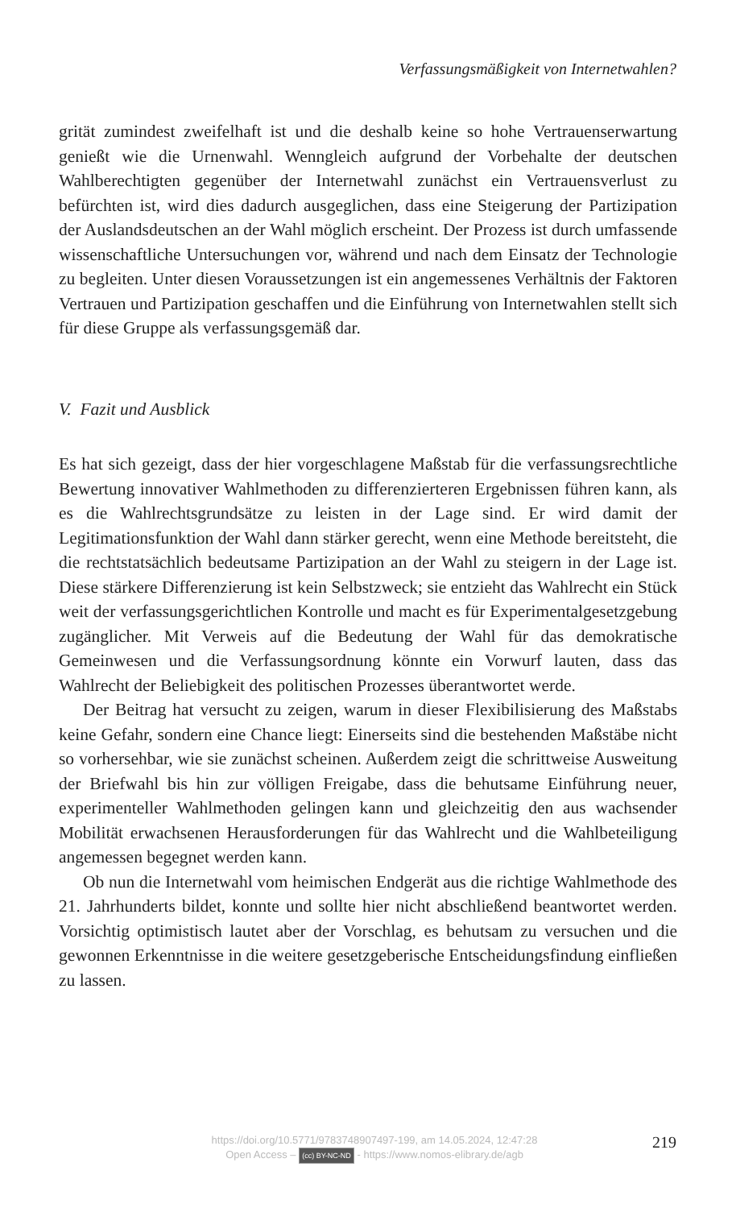Verfassungsmäßigkeit von Internetwahlen?
grität zumindest zweifelhaft ist und die deshalb keine so hohe Vertrauens­erwartung genießt wie die Urnenwahl. Wenngleich aufgrund der Vorbe­halte der deutschen Wahlberechtigten gegenüber der Internetwahl zu­nächst ein Vertrauensverlust zu befürchten ist, wird dies dadurch ausgegli­chen, dass eine Steigerung der Partizipation der Auslandsdeutschen an der Wahl möglich erscheint. Der Prozess ist durch umfassende wissenschaftli­che Untersuchungen vor, während und nach dem Einsatz der Technologie zu begleiten. Unter diesen Voraussetzungen ist ein angemessenes Verhält­nis der Faktoren Vertrauen und Partizipation geschaffen und die Einfüh­rung von Internetwahlen stellt sich für diese Gruppe als verfassungsgemäß dar.
V. Fazit und Ausblick
Es hat sich gezeigt, dass der hier vorgeschlagene Maßstab für die verfas­sungsrechtliche Bewertung innovativer Wahlmethoden zu differenzierte­ren Ergebnissen führen kann, als es die Wahlrechtsgrundsätze zu leisten in der Lage sind. Er wird damit der Legitimationsfunktion der Wahl dann stärker gerecht, wenn eine Methode bereitsteht, die die rechtstatsächlich bedeutsame Partizipation an der Wahl zu steigern in der Lage ist. Diese stärkere Differenzierung ist kein Selbstzweck; sie entzieht das Wahlrecht ein Stück weit der verfassungsgerichtlichen Kontrolle und macht es für Ex­perimentalgesetzgebung zugänglicher. Mit Verweis auf die Bedeutung der Wahl für das demokratische Gemeinwesen und die Verfassungsordnung könnte ein Vorwurf lauten, dass das Wahlrecht der Beliebigkeit des politi­schen Prozesses überantwortet werde.
Der Beitrag hat versucht zu zeigen, warum in dieser Flexibilisierung des Maßstabs keine Gefahr, sondern eine Chance liegt: Einerseits sind die be­stehenden Maßstäbe nicht so vorhersehbar, wie sie zunächst scheinen. Au­ßerdem zeigt die schrittweise Ausweitung der Briefwahl bis hin zur völli­gen Freigabe, dass die behutsame Einführung neuer, experimenteller Wahlmethoden gelingen kann und gleichzeitig den aus wachsender Mobi­lität erwachsenen Herausforderungen für das Wahlrecht und die Wahlbe­teiligung angemessen begegnet werden kann.
Ob nun die Internetwahl vom heimischen Endgerät aus die richtige Wahlmethode des 21. Jahrhunderts bildet, konnte und sollte hier nicht ab­schließend beantwortet werden. Vorsichtig optimistisch lautet aber der Vorschlag, es behutsam zu versuchen und die gewonnen Erkenntnisse in die weitere gesetzgeberische Entscheidungsfindung einfließen zu lassen.
https://doi.org/10.5771/9783748907497-199, am 14.05.2024, 12:47:28
Open Access – (cc) BY-NC-ND - https://www.nomos-elibrary.de/agb
219